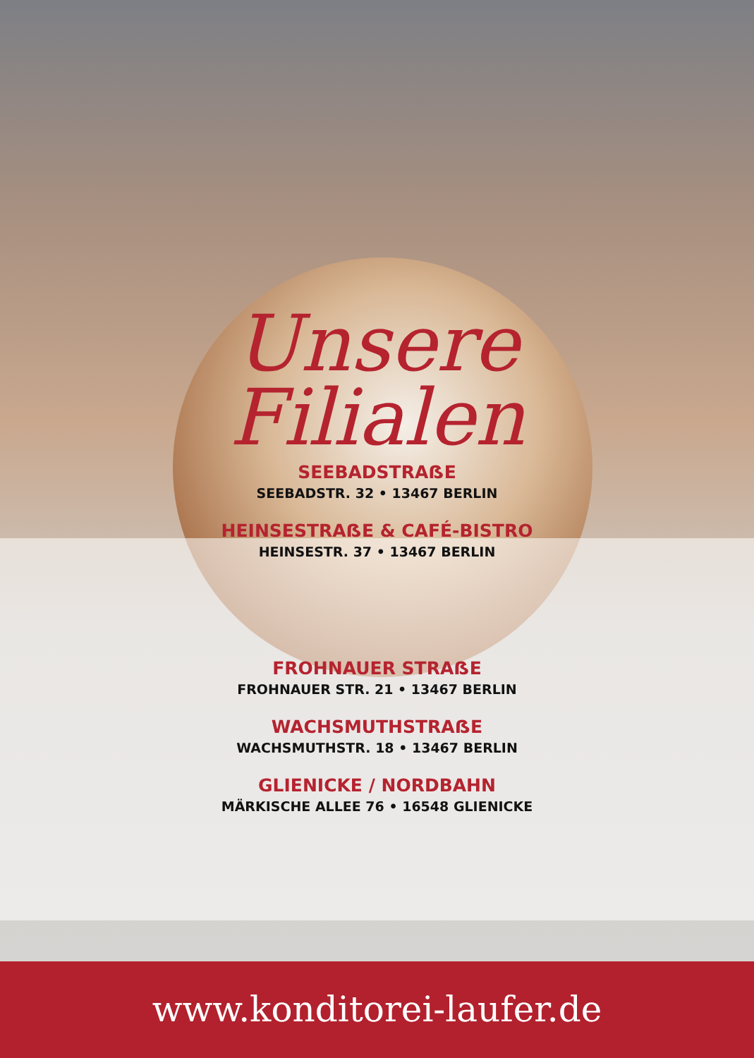Unsere
Filialen
SEEBADSTRAẞE
SEEBADSTR. 32 • 13467 BERLIN
HEINSESTRAẞE & CAFÉ-BISTRO
HEINSESTR. 37 • 13467 BERLIN
FROHNAUER STRAẞE
FROHNAUER STR. 21 • 13467 BERLIN
WACHSMUTHSTRAẞE
WACHSMUTHSTR. 18 • 13467 BERLIN
GLIENICKE / NORDBAHN
MÄRKISCHE ALLEE 76 • 16548 GLIENICKE
www.konditorei-laufer.de